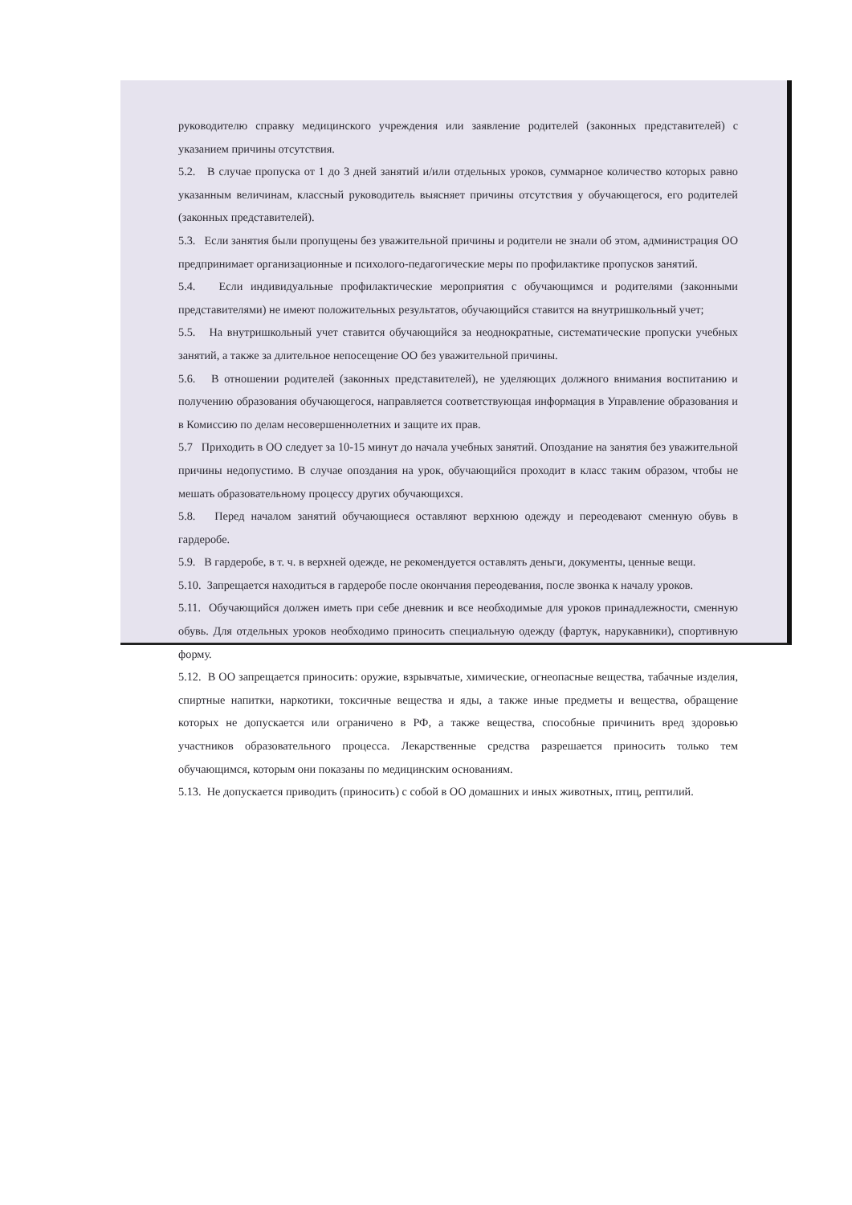руководителю справку медицинского учреждения или заявление родителей (законных представителей) с указанием причины отсутствия.
5.2. В случае пропуска от 1 до 3 дней занятий и/или отдельных уроков, суммарное количество которых равно указанным величинам, классный руководитель выясняет причины отсутствия у обучающегося, его родителей (законных представителей).
5.3. Если занятия были пропущены без уважительной причины и родители не знали об этом, администрация ОО предпринимает организационные и психолого-педагогические меры по профилактике пропусков занятий.
5.4. Если индивидуальные профилактические мероприятия с обучающимся и родителями (законными представителями) не имеют положительных результатов, обучающийся ставится на внутришкольный учет;
5.5. На внутришкольный учет ставится обучающийся за неоднократные, систематические пропуски учебных занятий, а также за длительное непосещение ОО без уважительной причины.
5.6. В отношении родителей (законных представителей), не уделяющих должного внимания воспитанию и получению образования обучающегося, направляется соответствующая информация в Управление образования и в Комиссию по делам несовершеннолетних и защите их прав.
5.7 Приходить в ОО следует за 10-15 минут до начала учебных занятий. Опоздание на занятия без уважительной причины недопустимо. В случае опоздания на урок, обучающийся проходит в класс таким образом, чтобы не мешать образовательному процессу других обучающихся.
5.8. Перед началом занятий обучающиеся оставляют верхнюю одежду и переодевают сменную обувь в гардеробе.
5.9. В гардеробе, в т. ч. в верхней одежде, не рекомендуется оставлять деньги, документы, ценные вещи.
5.10. Запрещается находиться в гардеробе после окончания переодевания, после звонка к началу уроков.
5.11. Обучающийся должен иметь при себе дневник и все необходимые для уроков принадлежности, сменную обувь. Для отдельных уроков необходимо приносить специальную одежду (фартук, нарукавники), спортивную форму.
5.12. В ОО запрещается приносить: оружие, взрывчатые, химические, огнеопасные вещества, табачные изделия, спиртные напитки, наркотики, токсичные вещества и яды, а также иные предметы и вещества, обращение которых не допускается или ограничено в РФ, а также вещества, способные причинить вред здоровью участников образовательного процесса. Лекарственные средства разрешается приносить только тем обучающимся, которым они показаны по медицинским основаниям.
5.13. Не допускается приводить (приносить) с собой в ОО домашних и иных животных, птиц, рептилий.